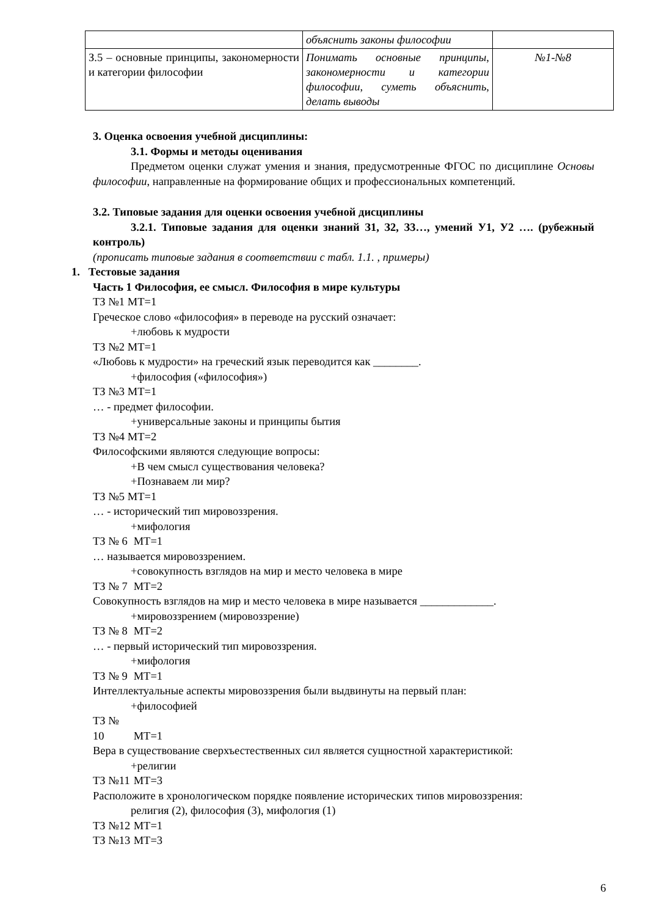| | объяснить законы философии | |
| З.5 – основные принципы, закономерности и категории философии | Понимать основные принципы, закономерности и категории философии, суметь объяснить, делать выводы | №1-№8 |
3. Оценка освоения учебной дисциплины:
3.1. Формы и методы оценивания
Предметом оценки служат умения и знания, предусмотренные ФГОС по дисциплине Основы философии, направленные на формирование общих и профессиональных компетенций.
3.2. Типовые задания для оценки освоения учебной дисциплины
3.2.1. Типовые задания для оценки знаний З1, З2, З3…, умений У1, У2 …. (рубежный контроль)
(прописать типовые задания в соответствии с табл. 1.1. , примеры)
1. Тестовые задания
Часть 1 Философия, ее смысл. Философия в мире культуры
ТЗ №1 МТ=1
Греческое слово «философия» в переводе на русский означает:
+любовь к мудрости
ТЗ №2 МТ=1
«Любовь к мудрости» на греческий язык переводится как ________.
+философия («философия»)
ТЗ №3 МТ=1
… - предмет философии.
+универсальные законы и принципы бытия
ТЗ №4 МТ=2
Философскими являются следующие вопросы:
+В чем смысл существования человека?
+Познаваем ли мир?
ТЗ №5 МТ=1
… - исторический тип мировоззрения.
+мифология
ТЗ № 6 МТ=1
… называется мировоззрением.
+совокупность взглядов на мир и место человека в мире
ТЗ № 7 МТ=2
Совокупность взглядов на мир и место человека в мире называется _____________.
+мировоззрением (мировоззрение)
ТЗ № 8 МТ=2
… - первый исторический тип мировоззрения.
+мифология
ТЗ № 9 МТ=1
Интеллектуальные аспекты мировоззрения были выдвинуты на первый план:
+философией
ТЗ № 10 МТ=1
Вера в существование сверхъестественных сил является сущностной характеристикой:
+религии
ТЗ №11 МТ=3
Расположите в хронологическом порядке появление исторических типов мировоззрения:
религия (2), философия (3), мифология (1)
ТЗ №12 МТ=1
ТЗ №13 МТ=3
6